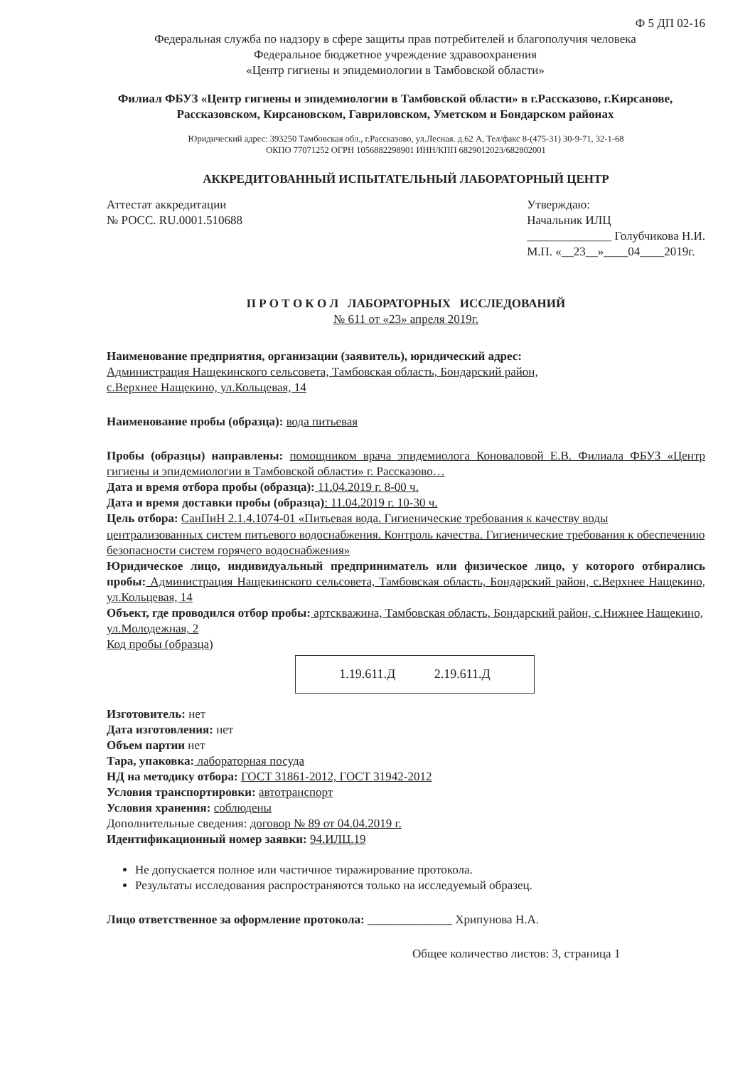Ф 5 ДП 02-16
Федеральная служба по надзору в сфере защиты прав потребителей и благополучия человека
Федеральное бюджетное учреждение здравоохранения
«Центр гигиены и эпидемиологии в Тамбовской области»
Филиал ФБУЗ «Центр гигиены и эпидемиологии в Тамбовской области» в г.Рассказово, г.Кирсанове, Рассказовском, Кирсановском, Гавриловском, Уметском и Бондарском районах
Юридический адрес: 393250 Тамбовская обл., г.Рассказово, ул.Лесная. д.62 А, Тел/факс 8-(475-31) 30-9-71, 32-1-68
ОКПО 77071252 ОГРН 1056882298901 ИНН/КПП 6829012023/682802001
АККРЕДИТОВАННЫЙ ИСПЫТАТЕЛЬНЫЙ ЛАБОРАТОРНЫЙ ЦЕНТР
Аттестат аккредитации
№ РОСС. RU.0001.510688
Утверждаю:
Начальник ИЛЦ
______________ Голубчикова Н.И.
М.П. «__23__»____04____2019г.
П Р О Т О К О Л ЛАБОРАТОРНЫХ ИССЛЕДОВАНИЙ
№ 611 от «23» апреля 2019г.
Наименование предприятия, организации (заявитель), юридический адрес:
Администрация Нащекинского сельсовета, Тамбовская область, Бондарский район,
с.Верхнее Нащекино, ул.Кольцевая, 14
Наименование пробы (образца): вода питьевая
Пробы (образцы) направлены: помощником врача эпидемиолога Коноваловой Е.В. Филиала ФБУЗ «Центр гигиены и эпидемиологии в Тамбовской области» г. Рассказово…
Дата и время отбора пробы (образца): 11.04.2019 г. 8-00 ч.
Дата и время доставки пробы (образца): 11.04.2019 г. 10-30 ч.
Цель отбора: СанПиН 2.1.4.1074-01 «Питьевая вода. Гигиенические требования к качеству воды централизованных систем питьевого водоснабжения. Контроль качества. Гигиенические требования к обеспечению безопасности систем горячего водоснабжения»
Юридическое лицо, индивидуальный предприниматель или физическое лицо, у которого отбирались пробы: Администрация Нащекинского сельсовета, Тамбовская область, Бондарский район, с.Верхнее Нащекино, ул.Кольцевая, 14
Объект, где проводился отбор пробы: артскважина, Тамбовская область, Бондарский район, с.Нижнее Нащекино, ул.Молодежная, 2
Код пробы (образца)
1.19.611.Д 2.19.611.Д
Изготовитель: нет
Дата изготовления: нет
Объем партии нет
Тара, упаковка: лабораторная посуда
НД на методику отбора: ГОСТ 31861-2012, ГОСТ 31942-2012
Условия транспортировки: автотранспорт
Условия хранения: соблюдены
Дополнительные сведения: договор № 89 от 04.04.2019 г.
Идентификационный номер заявки: 94.ИЛЦ.19
Не допускается полное или частичное тиражирование протокола.
Результаты исследования распространяются только на исследуемый образец.
Лицо ответственное за оформление протокола: ______________ Хрипунова Н.А.
Общее количество листов: 3, страница 1